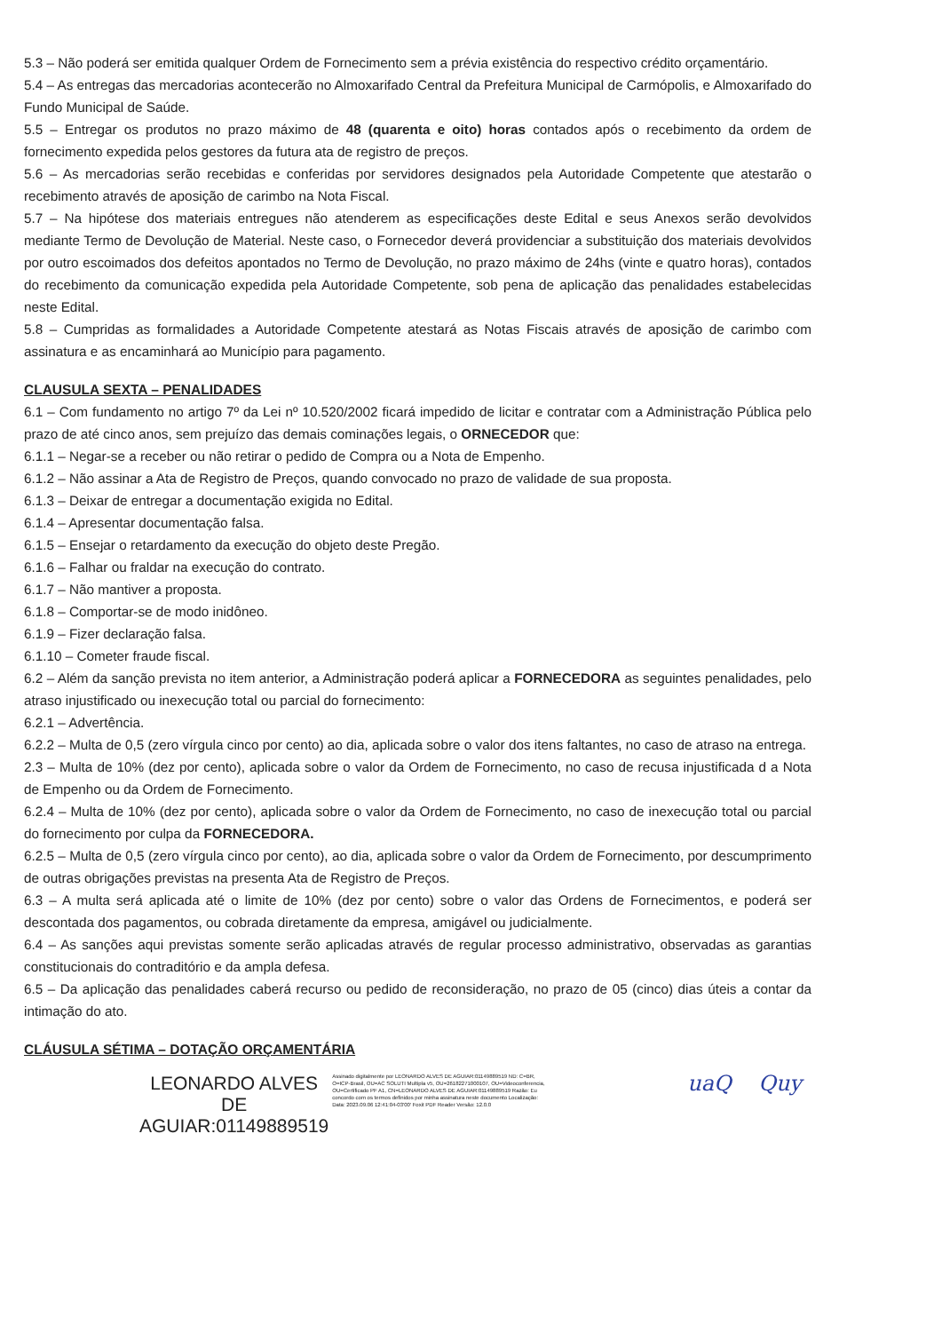5.3 – Não poderá ser emitida qualquer Ordem de Fornecimento sem a prévia existência do respectivo crédito orçamentário.
5.4 – As entregas das mercadorias acontecerão no Almoxarifado Central da Prefeitura Municipal de Carmópolis, e Almoxarifado do Fundo Municipal de Saúde.
5.5 – Entregar os produtos no prazo máximo de 48 (quarenta e oito) horas contados após o recebimento da ordem de fornecimento expedida pelos gestores da futura ata de registro de preços.
5.6 – As mercadorias serão recebidas e conferidas por servidores designados pela Autoridade Competente que atestarão o recebimento através de aposição de carimbo na Nota Fiscal.
5.7 – Na hipótese dos materiais entregues não atenderem as especificações deste Edital e seus Anexos serão devolvidos mediante Termo de Devolução de Material. Neste caso, o Fornecedor deverá providenciar a substituição dos materiais devolvidos por outro escoimados dos defeitos apontados no Termo de Devolução, no prazo máximo de 24hs (vinte e quatro horas), contados do recebimento da comunicação expedida pela Autoridade Competente, sob pena de aplicação das penalidades estabelecidas neste Edital.
5.8 – Cumpridas as formalidades a Autoridade Competente atestará as Notas Fiscais através de aposição de carimbo com assinatura e as encaminhará ao Município para pagamento.
CLAUSULA SEXTA – PENALIDADES
6.1 – Com fundamento no artigo 7º da Lei nº 10.520/2002 ficará impedido de licitar e contratar com a Administração Pública pelo prazo de até cinco anos, sem prejuízo das demais cominações legais, o ORNECEDOR que:
6.1.1 – Negar-se a receber ou não retirar o pedido de Compra ou a Nota de Empenho.
6.1.2 – Não assinar a Ata de Registro de Preços, quando convocado no prazo de validade de sua proposta.
6.1.3 – Deixar de entregar a documentação exigida no Edital.
6.1.4 – Apresentar documentação falsa.
6.1.5 – Ensejar o retardamento da execução do objeto deste Pregão.
6.1.6 – Falhar ou fraldar na execução do contrato.
6.1.7 – Não mantiver a proposta.
6.1.8 – Comportar-se de modo inidôneo.
6.1.9 – Fizer declaração falsa.
6.1.10 – Cometer fraude fiscal.
6.2 – Além da sanção prevista no item anterior, a Administração poderá aplicar a FORNECEDORA as seguintes penalidades, pelo atraso injustificado ou inexecução total ou parcial do fornecimento:
6.2.1 – Advertência.
6.2.2 – Multa de 0,5 (zero vírgula cinco por cento) ao dia, aplicada sobre o valor dos itens faltantes, no caso de atraso na entrega.
2.3 – Multa de 10% (dez por cento), aplicada sobre o valor da Ordem de Fornecimento, no caso de recusa injustificada d a Nota de Empenho ou da Ordem de Fornecimento.
6.2.4 – Multa de 10% (dez por cento), aplicada sobre o valor da Ordem de Fornecimento, no caso de inexecução total ou parcial do fornecimento por culpa da FORNECEDORA.
6.2.5 – Multa de 0,5 (zero vírgula cinco por cento), ao dia, aplicada sobre o valor da Ordem de Fornecimento, por descumprimento de outras obrigações previstas na presenta Ata de Registro de Preços.
6.3 – A multa será aplicada até o limite de 10% (dez por cento) sobre o valor das Ordens de Fornecimentos, e poderá ser descontada dos pagamentos, ou cobrada diretamente da empresa, amigável ou judicialmente.
6.4 – As sanções aqui previstas somente serão aplicadas através de regular processo administrativo, observadas as garantias constitucionais do contraditório e da ampla defesa.
6.5 – Da aplicação das penalidades caberá recurso ou pedido de reconsideração, no prazo de 05 (cinco) dias úteis a contar da intimação do ato.
CLÁUSULA SÉTIMA – DOTAÇÃO ORÇAMENTÁRIA
LEONARDO ALVES
DE
AGUIAR:01149889519
Assinado digitalmente por LEONARDO ALVES DE AGUIAR:01149889519 ND: C=BR, O=ICP-Brasil, OU=AC SOLUTI Multipla v5, OU=26182271000107, OU=Videoconferencia, OU=Certificado PF A1, CN=LEONARDO ALVES DE AGUIAR:01149889519 Razão: Eu concordo com os termos definidos por minha assinatura neste documento Localização: Data: 2023.09.06 12:41:04-03'00' Foxit PDF Reader Versão: 12.0.0
uaQ Quy